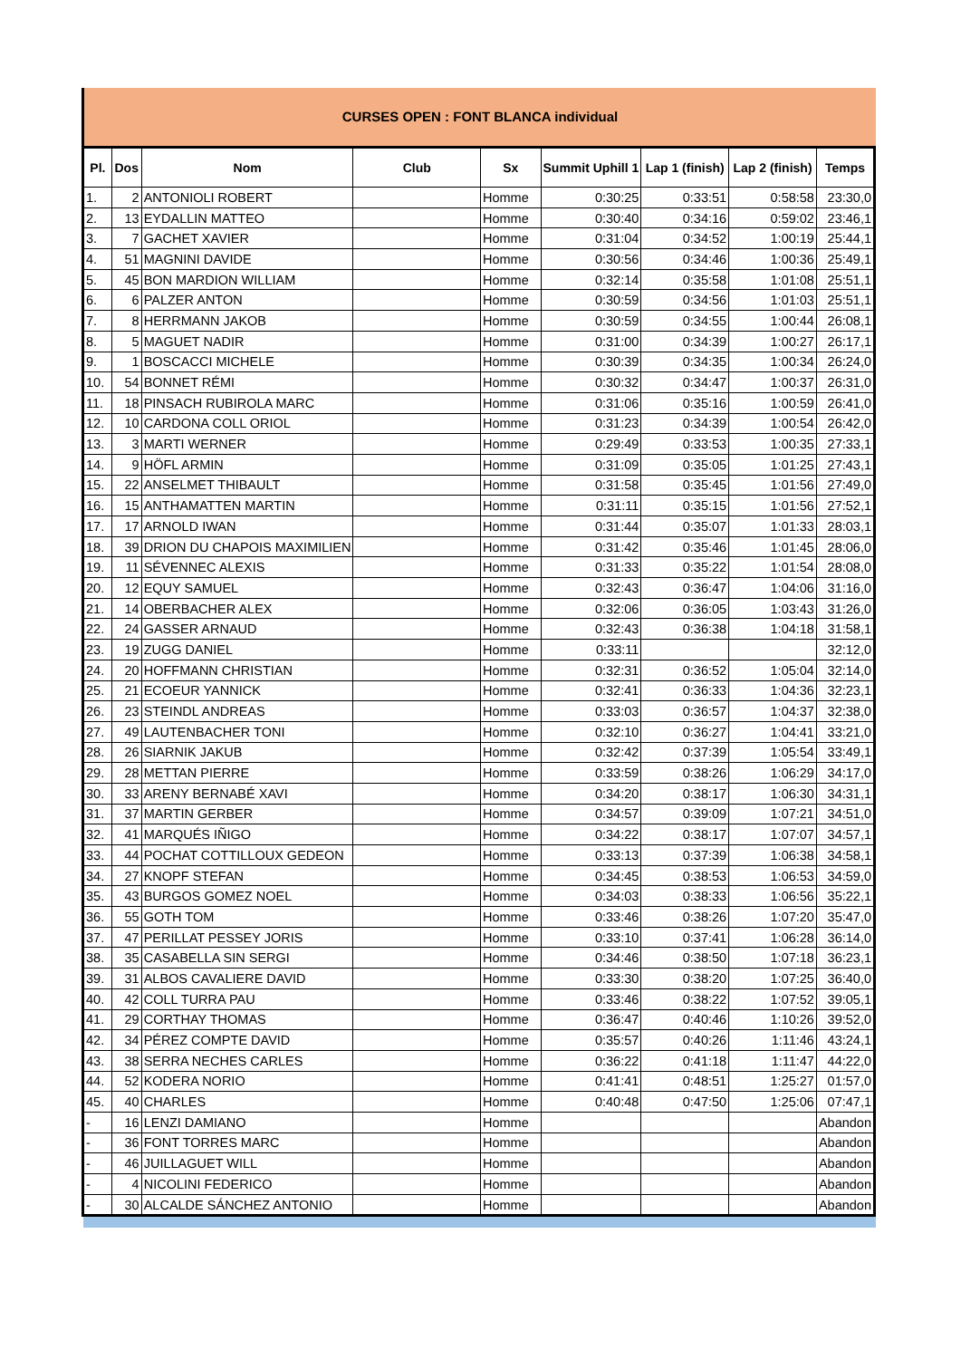CURSES OPEN : FONT BLANCA individual
| Pl. | Dos | Nom | Club | Sx | Summit Uphill 1 | Lap 1 (finish) | Lap 2 (finish) | Temps |
| --- | --- | --- | --- | --- | --- | --- | --- | --- |
| 1. | 2 | ANTONIOLI ROBERT | | Homme | 0:30:25 | 0:33:51 | 0:58:58 | 23:30,0 |
| 2. | 13 | EYDALLIN MATTEO | | Homme | 0:30:40 | 0:34:16 | 0:59:02 | 23:46,1 |
| 3. | 7 | GACHET XAVIER | | Homme | 0:31:04 | 0:34:52 | 1:00:19 | 25:44,1 |
| 4. | 51 | MAGNINI DAVIDE | | Homme | 0:30:56 | 0:34:46 | 1:00:36 | 25:49,1 |
| 5. | 45 | BON MARDION WILLIAM | | Homme | 0:32:14 | 0:35:58 | 1:01:08 | 25:51,1 |
| 6. | 6 | PALZER ANTON | | Homme | 0:30:59 | 0:34:56 | 1:01:03 | 25:51,1 |
| 7. | 8 | HERRMANN JAKOB | | Homme | 0:30:59 | 0:34:55 | 1:00:44 | 26:08,1 |
| 8. | 5 | MAGUET NADIR | | Homme | 0:31:00 | 0:34:39 | 1:00:27 | 26:17,1 |
| 9. | 1 | BOSCACCI MICHELE | | Homme | 0:30:39 | 0:34:35 | 1:00:34 | 26:24,0 |
| 10. | 54 | BONNET RÉMI | | Homme | 0:30:32 | 0:34:47 | 1:00:37 | 26:31,0 |
| 11. | 18 | PINSACH RUBIROLA MARC | | Homme | 0:31:06 | 0:35:16 | 1:00:59 | 26:41,0 |
| 12. | 10 | CARDONA COLL ORIOL | | Homme | 0:31:23 | 0:34:39 | 1:00:54 | 26:42,0 |
| 13. | 3 | MARTI WERNER | | Homme | 0:29:49 | 0:33:53 | 1:00:35 | 27:33,1 |
| 14. | 9 | HÖFL ARMIN | | Homme | 0:31:09 | 0:35:05 | 1:01:25 | 27:43,1 |
| 15. | 22 | ANSELMET THIBAULT | | Homme | 0:31:58 | 0:35:45 | 1:01:56 | 27:49,0 |
| 16. | 15 | ANTHAMATTEN MARTIN | | Homme | 0:31:11 | 0:35:15 | 1:01:56 | 27:52,1 |
| 17. | 17 | ARNOLD IWAN | | Homme | 0:31:44 | 0:35:07 | 1:01:33 | 28:03,1 |
| 18. | 39 | DRION DU CHAPOIS MAXIMILIEN | | Homme | 0:31:42 | 0:35:46 | 1:01:45 | 28:06,0 |
| 19. | 11 | SÉVENNEC ALEXIS | | Homme | 0:31:33 | 0:35:22 | 1:01:54 | 28:08,0 |
| 20. | 12 | EQUY SAMUEL | | Homme | 0:32:43 | 0:36:47 | 1:04:06 | 31:16,0 |
| 21. | 14 | OBERBACHER ALEX | | Homme | 0:32:06 | 0:36:05 | 1:03:43 | 31:26,0 |
| 22. | 24 | GASSER ARNAUD | | Homme | 0:32:43 | 0:36:38 | 1:04:18 | 31:58,1 |
| 23. | 19 | ZUGG DANIEL | | Homme | 0:33:11 | | | 32:12,0 |
| 24. | 20 | HOFFMANN CHRISTIAN | | Homme | 0:32:31 | 0:36:52 | 1:05:04 | 32:14,0 |
| 25. | 21 | ECOEUR YANNICK | | Homme | 0:32:41 | 0:36:33 | 1:04:36 | 32:23,1 |
| 26. | 23 | STEINDL ANDREAS | | Homme | 0:33:03 | 0:36:57 | 1:04:37 | 32:38,0 |
| 27. | 49 | LAUTENBACHER TONI | | Homme | 0:32:10 | 0:36:27 | 1:04:41 | 33:21,0 |
| 28. | 26 | SIARNIK JAKUB | | Homme | 0:32:42 | 0:37:39 | 1:05:54 | 33:49,1 |
| 29. | 28 | METTAN PIERRE | | Homme | 0:33:59 | 0:38:26 | 1:06:29 | 34:17,0 |
| 30. | 33 | ARENY BERNABÉ XAVI | | Homme | 0:34:20 | 0:38:17 | 1:06:30 | 34:31,1 |
| 31. | 37 | MARTIN GERBER | | Homme | 0:34:57 | 0:39:09 | 1:07:21 | 34:51,0 |
| 32. | 41 | MARQUÉS IÑIGO | | Homme | 0:34:22 | 0:38:17 | 1:07:07 | 34:57,1 |
| 33. | 44 | POCHAT COTTILLOUX GEDEON | | Homme | 0:33:13 | 0:37:39 | 1:06:38 | 34:58,1 |
| 34. | 27 | KNOPF STEFAN | | Homme | 0:34:45 | 0:38:53 | 1:06:53 | 34:59,0 |
| 35. | 43 | BURGOS GOMEZ NOEL | | Homme | 0:34:03 | 0:38:33 | 1:06:56 | 35:22,1 |
| 36. | 55 | GOTH TOM | | Homme | 0:33:46 | 0:38:26 | 1:07:20 | 35:47,0 |
| 37. | 47 | PERILLAT PESSEY JORIS | | Homme | 0:33:10 | 0:37:41 | 1:06:28 | 36:14,0 |
| 38. | 35 | CASABELLA SIN SERGI | | Homme | 0:34:46 | 0:38:50 | 1:07:18 | 36:23,1 |
| 39. | 31 | ALBOS CAVALIERE DAVID | | Homme | 0:33:30 | 0:38:20 | 1:07:25 | 36:40,0 |
| 40. | 42 | COLL TURRA PAU | | Homme | 0:33:46 | 0:38:22 | 1:07:52 | 39:05,1 |
| 41. | 29 | CORTHAY THOMAS | | Homme | 0:36:47 | 0:40:46 | 1:10:26 | 39:52,0 |
| 42. | 34 | PÉREZ COMPTE DAVID | | Homme | 0:35:57 | 0:40:26 | 1:11:46 | 43:24,1 |
| 43. | 38 | SERRA NECHES CARLES | | Homme | 0:36:22 | 0:41:18 | 1:11:47 | 44:22,0 |
| 44. | 52 | KODERA NORIO | | Homme | 0:41:41 | 0:48:51 | 1:25:27 | 01:57,0 |
| 45. | 40 | CHARLES | | Homme | 0:40:48 | 0:47:50 | 1:25:06 | 07:47,1 |
| - | 16 | LENZI DAMIANO | | Homme | | | | Abandon |
| - | 36 | FONT TORRES MARC | | Homme | | | | Abandon |
| - | 46 | JUILLAGUET WILL | | Homme | | | | Abandon |
| - | 4 | NICOLINI FEDERICO | | Homme | | | | Abandon |
| - | 30 | ALCALDE SÁNCHEZ ANTONIO | | Homme | | | | Abandon |